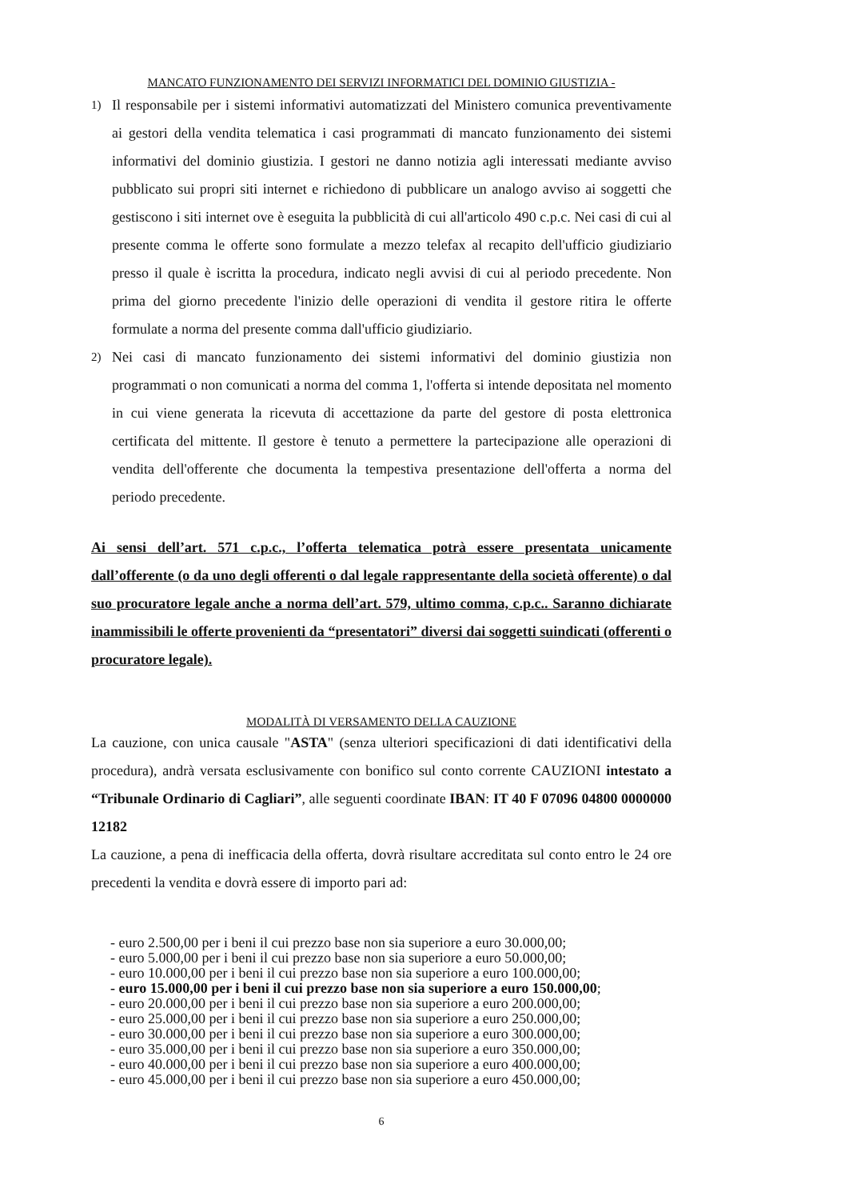MANCATO FUNZIONAMENTO DEI SERVIZI INFORMATICI DEL DOMINIO GIUSTIZIA -
1)
Il responsabile per i sistemi informativi automatizzati del Ministero comunica preventivamente ai gestori della vendita telematica i casi programmati di mancato funzionamento dei sistemi informativi del dominio giustizia. I gestori ne danno notizia agli interessati mediante avviso pubblicato sui propri siti internet e richiedono di pubblicare un analogo avviso ai soggetti che gestiscono i siti internet ove è eseguita la pubblicità di cui all'articolo 490 c.p.c. Nei casi di cui al presente comma le offerte sono formulate a mezzo telefax al recapito dell'ufficio giudiziario presso il quale è iscritta la procedura, indicato negli avvisi di cui al periodo precedente. Non prima del giorno precedente l'inizio delle operazioni di vendita il gestore ritira le offerte formulate a norma del presente comma dall'ufficio giudiziario.
2)
Nei casi di mancato funzionamento dei sistemi informativi del dominio giustizia non programmati o non comunicati a norma del comma 1, l'offerta si intende depositata nel momento in cui viene generata la ricevuta di accettazione da parte del gestore di posta elettronica certificata del mittente. Il gestore è tenuto a permettere la partecipazione alle operazioni di vendita dell'offerente che documenta la tempestiva presentazione dell'offerta a norma del periodo precedente.
Ai sensi dell’art. 571 c.p.c., l’offerta telematica potrà essere presentata unicamente dall’offerente (o da uno degli offerenti o dal legale rappresentante della società offerente) o dal suo procuratore legale anche a norma dell’art. 579, ultimo comma, c.p.c.. Saranno dichiarate inammissibili le offerte provenienti da “presentatori” diversi dai soggetti suindicati (offerenti o procuratore legale).
MODALITÀ DI VERSAMENTO DELLA CAUZIONE
La cauzione, con unica causale "ASTA" (senza ulteriori specificazioni di dati identificativi della procedura), andrà versata esclusivamente con bonifico sul conto corrente CAUZIONI intestato a “Tribunale Ordinario di Cagliari”, alle seguenti coordinate IBAN: IT 40 F 07096 04800 0000000 12182
La cauzione, a pena di inefficacia della offerta, dovrà risultare accreditata sul conto entro le 24 ore precedenti la vendita e dovrà essere di importo pari ad:
- euro 2.500,00 per i beni il cui prezzo base non sia superiore a euro 30.000,00;
- euro 5.000,00 per i beni il cui prezzo base non sia superiore a euro 50.000,00;
- euro 10.000,00 per i beni il cui prezzo base non sia superiore a euro 100.000,00;
- euro 15.000,00 per i beni il cui prezzo base non sia superiore a euro 150.000,00;
- euro 20.000,00 per i beni il cui prezzo base non sia superiore a euro 200.000,00;
- euro 25.000,00 per i beni il cui prezzo base non sia superiore a euro 250.000,00;
- euro 30.000,00 per i beni il cui prezzo base non sia superiore a euro 300.000,00;
- euro 35.000,00 per i beni il cui prezzo base non sia superiore a euro 350.000,00;
- euro 40.000,00 per i beni il cui prezzo base non sia superiore a euro 400.000,00;
- euro 45.000,00 per i beni il cui prezzo base non sia superiore a euro 450.000,00;
6